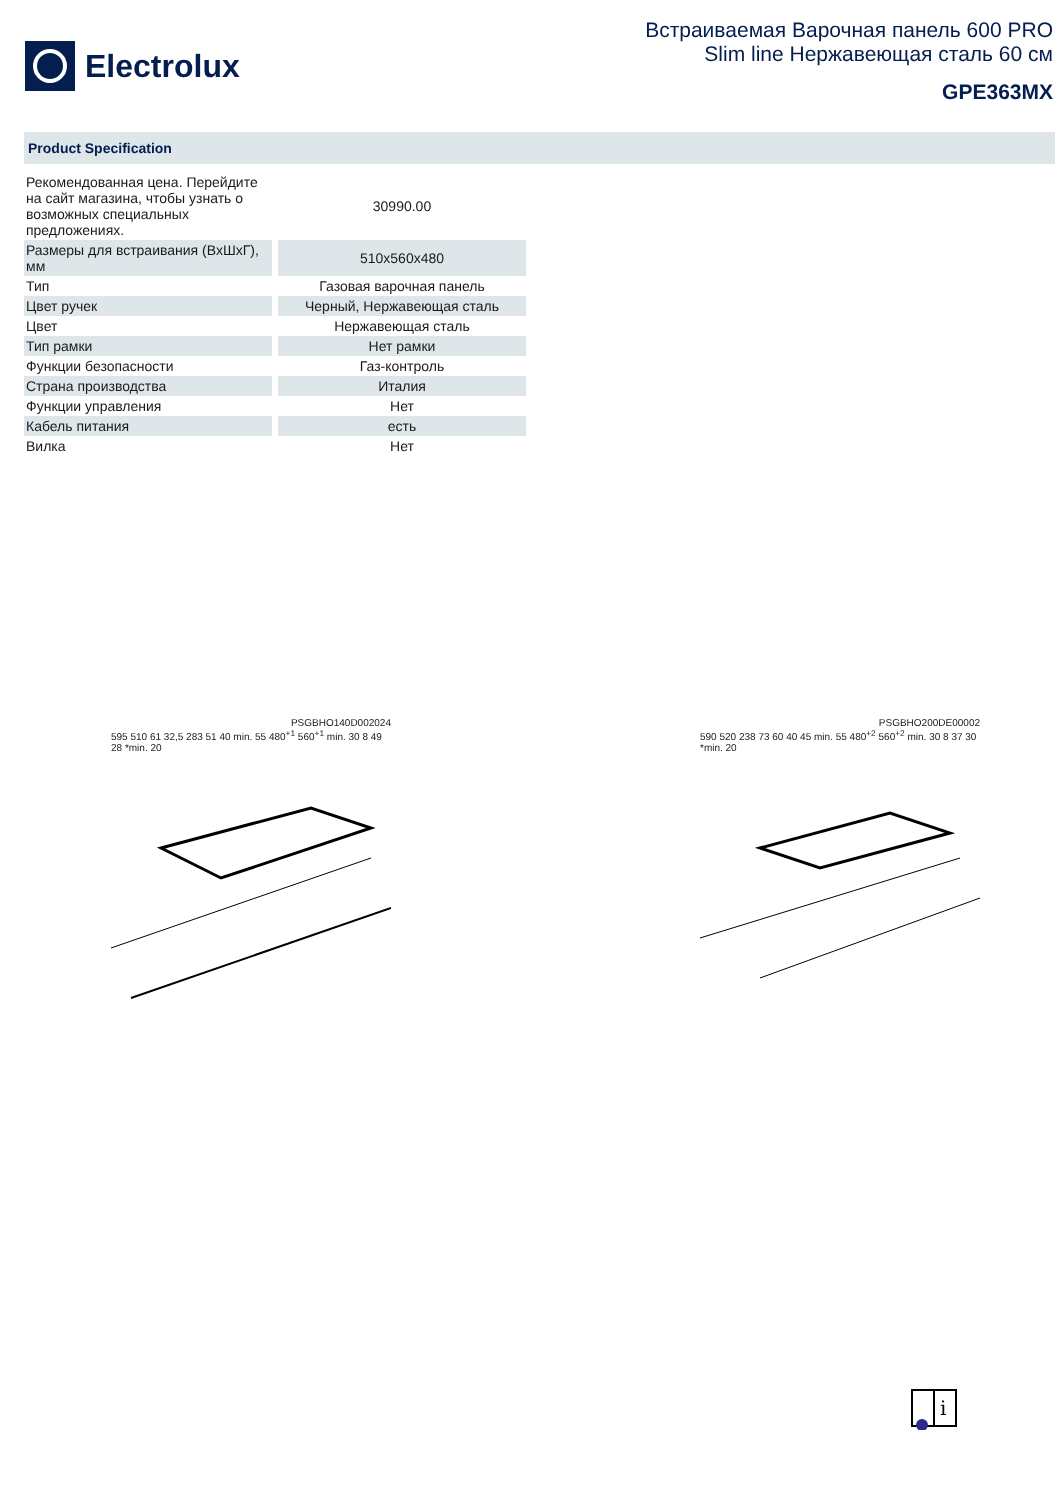Electrolux
Встраиваемая Варочная панель 600 PRO
Slim line Нержавеющая сталь 60 см
GPE363MX
Product Specification
| Рекомендованная цена. Перейдите на сайт магазина, чтобы узнать о возможных специальных предложениях. | 30990.00 |
| Размеры для встраивания (ВхШхГ), мм | 510x560x480 |
| Тип | Газовая варочная панель |
| Цвет ручек | Черный, Нержавеющая сталь |
| Цвет | Нержавеющая сталь |
| Тип рамки | Нет рамки |
| Функции безопасности | Газ-контроль |
| Страна производства | Италия |
| Функции управления | Нет |
| Кабель питания | есть |
| Вилка | Нет |
PSGBHO140D002024
595 510 61 32,5 283 51 40 min. 55 480<sup>+1</sup> 560<sup>+1</sup> min. 30 8 49 28 *min. 20
PSGBHO200DE00002
590 520 238 73 60 40 45 min. 55 480<sup>+2</sup> 560<sup>+2</sup> min. 30 8 37 30 *min. 20
i